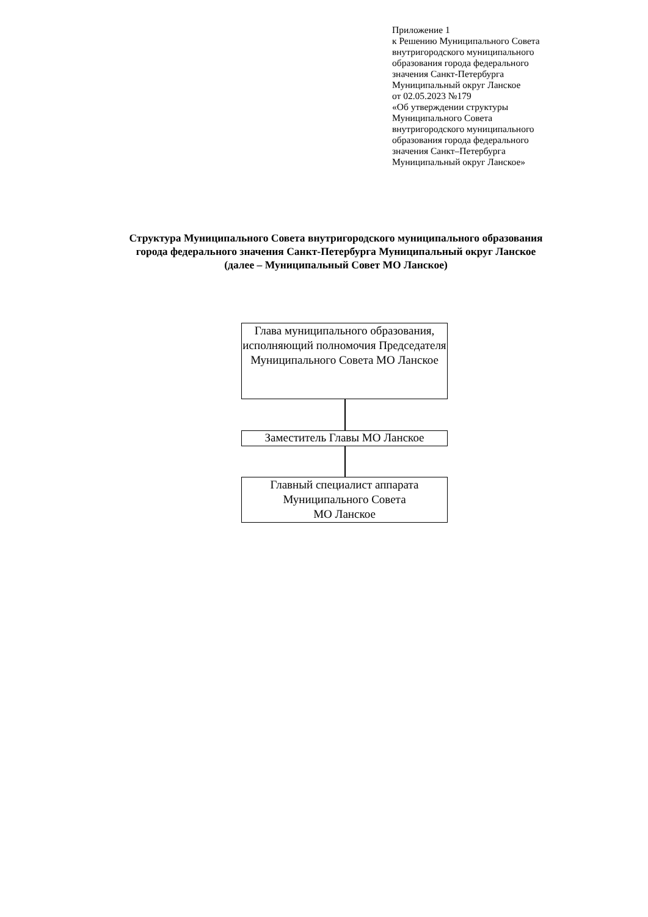Приложение 1
к Решению Муниципального Совета
внутригородского муниципального
образования города федерального
значения Санкт-Петербурга
Муниципальный округ Ланское
от 02.05.2023 №179
«Об утверждении структуры
Муниципального Совета
внутригородского муниципального
образования города федерального
значения Санкт–Петербурга
Муниципальный округ Ланское»
Структура Муниципального Совета внутригородского муниципального образования
города федерального значения Санкт-Петербурга Муниципальный округ Ланское
(далее – Муниципальный Совет МО Ланское)
Глава муниципального образования, исполняющий полномочия Председателя Муниципального Совета МО Ланское
Заместитель Главы МО Ланское
Главный специалист аппарата Муниципального Совета
МО Ланское